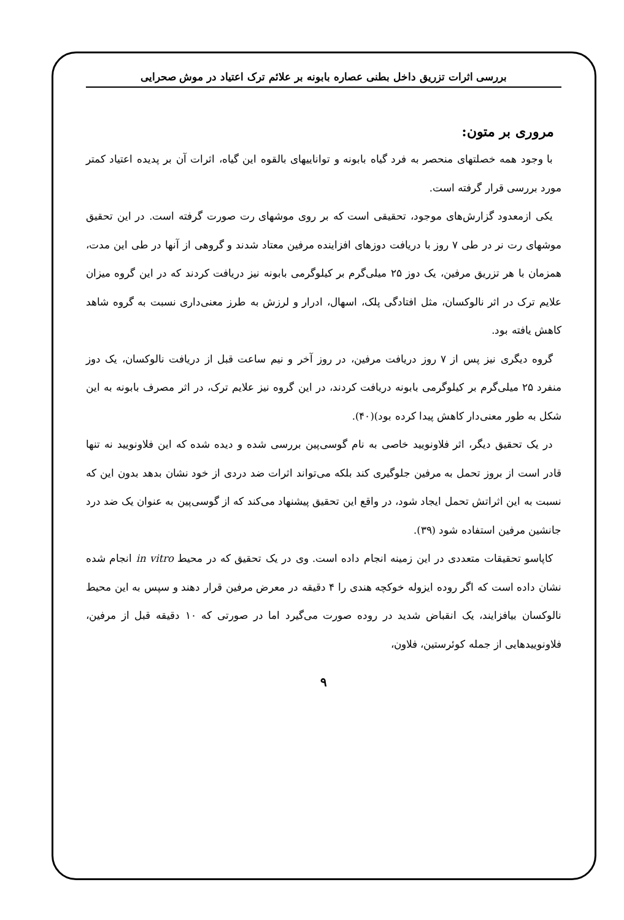بررسی اثرات تزریق داخل بطنی عصاره بابونه بر علائم ترک اعتیاد در موش صحرایی
مروری بر متون:
با وجود همه خصلتهای منحصر به فرد گیاه بابونه و تواناییهای بالقوه این گیاه، اثرات آن بر پدیده اعتیاد کمتر مورد بررسی قرار گرفته است.
یکی ازمعدود گزارش‌های موجود، تحقیقی است که بر روی موشهای رت صورت گرفته است. در این تحقیق موشهای رت نر در طی ۷ روز با دریافت دوزهای افزاینده مرفین معتاد شدند و گروهی از آنها در طی این مدت، همزمان با هر تزریق مرفین، یک دوز ۲۵ میلی‌گرم بر کیلوگرمی بابونه نیز دریافت کردند که در این گروه میزان علایم ترک در اثر نالوکسان، مثل افتادگی پلک، اسهال، ادرار و لرزش به طرز معنی‌داری نسبت به گروه شاهد کاهش یافته بود.
گروه دیگری نیز پس از ۷ روز دریافت مرفین، در روز آخر و نیم ساعت قبل از دریافت نالوکسان، یک دوز منفرد ۲۵ میلی‌گرم بر کیلوگرمی بابونه دریافت کردند، در این گروه نیز علایم ترک، در اثر مصرف بابونه به این شکل به طور معنی‌دار کاهش پیدا کرده بود)(۴۰).
در یک تحقیق دیگر، اثر فلاونویید خاصی به نام گوسی‌پین بررسی شده و دیده شده که این فلاونویید نه تنها قادر است از بروز تحمل به مرفین جلوگیری کند بلکه می‌تواند اثرات ضد دردی از خود نشان بدهد بدون این که نسبت به این اثراتش تحمل ایجاد شود، در واقع این تحقیق پیشنهاد می‌کند که از گوسی‌پین به عنوان یک ضد درد جانشین مرفین استفاده شود (۳۹).
کاپاسو تحقیقات متعددی در این زمینه انجام داده است. وی در یک تحقیق که در محیط in vitro انجام شده نشان داده است که اگر روده ایزوله خوکچه هندی را ۴ دقیقه در معرض مرفین قرار دهند و سپس به این محیط نالوکسان بیافزایند، یک انقباض شدید در روده صورت می‌گیرد اما در صورتی که ۱۰ دقیقه قبل از مرفین، فلاونوییدهایی از جمله کوئرستین، فلاون،
۹